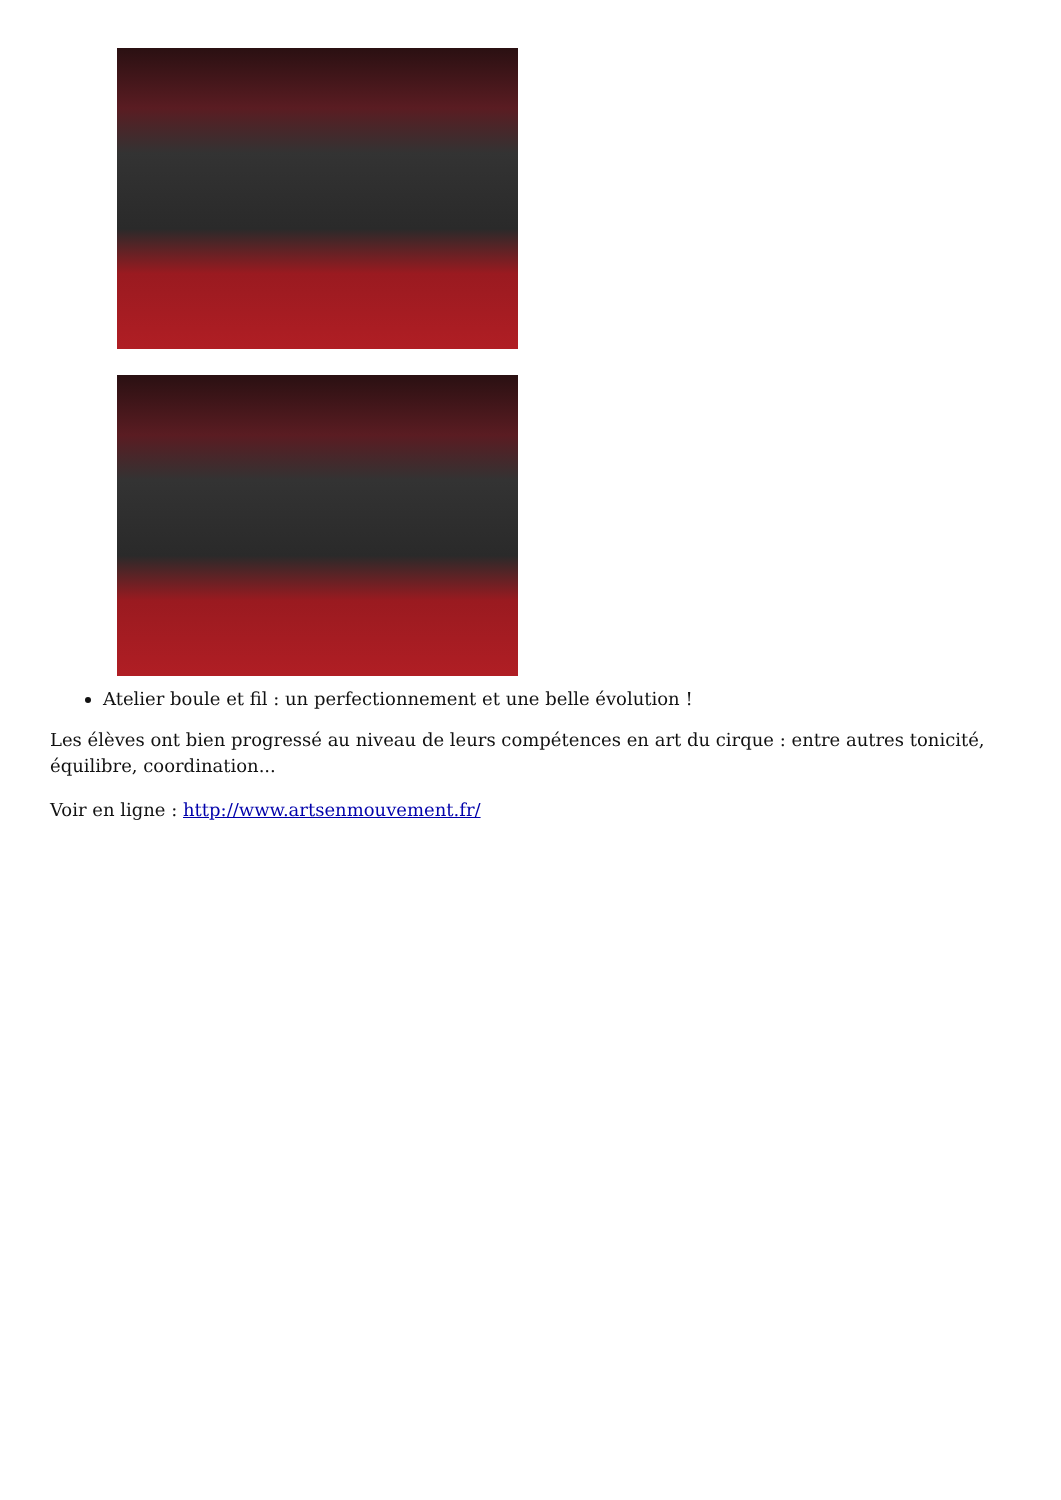Atelier boule et fil : un perfectionnement et une belle évolution !
Les élèves ont bien progressé au niveau de leurs compétences en art du cirque : entre autres tonicité, équilibre, coordination...
Voir en ligne : http://www.artsenmouvement.fr/